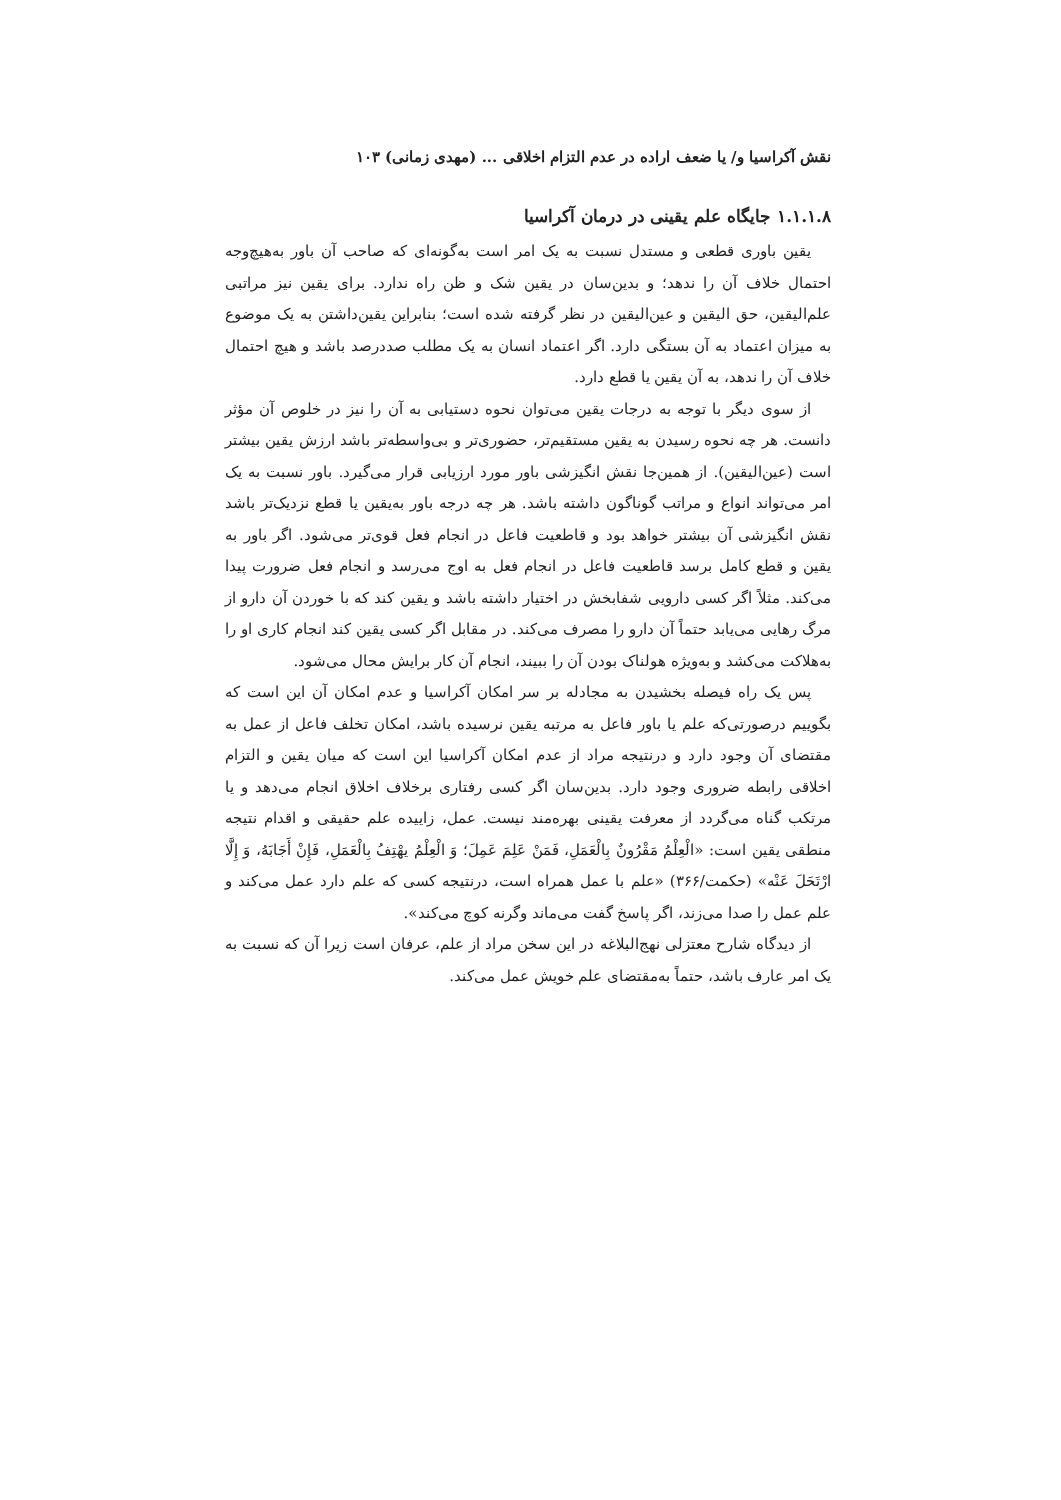نقش آکراسیا و/ یا ضعف اراده در عدم التزام اخلاقی ... (مهدی زمانی) ۱۰۳
۱.۱.۱.۸ جایگاه علم یقینی در درمان آکراسیا
یقین باوری قطعی و مستدل نسبت به یک امر است به‌گونه‌ای که صاحب آن باور به‌هیچ‌وجه احتمال خلاف آن را ندهد؛ و بدین‌سان در یقین شک و ظن راه ندارد. برای یقین نیز مراتبی علم‌الیقین، حق الیقین و عین‌الیقین در نظر گرفته شده است؛ بنابراین یقین‌داشتن به یک موضوع به میزان اعتماد به آن بستگی دارد. اگر اعتماد انسان به یک مطلب صددرصد باشد و هیچ احتمال خلاف آن را ندهد، به آن یقین یا قطع دارد.
از سوی دیگر با توجه به درجات یقین می‌توان نحوه دستیابی به آن را نیز در خلوص آن مؤثر دانست. هر چه نحوه رسیدن به یقین مستقیم‌تر، حضوری‌تر و بی‌واسطه‌تر باشد ارزش یقین بیشتر است (عین‌الیقین). از همین‌جا نقش انگیزشی باور مورد ارزیابی قرار می‌گیرد. باور نسبت به یک امر می‌تواند انواع و مراتب گوناگون داشته باشد. هر چه درجه باور به‌یقین یا قطع نزدیک‌تر باشد نقش انگیزشی آن بیشتر خواهد بود و قاطعیت فاعل در انجام فعل قوی‌تر می‌شود. اگر باور به یقین و قطع کامل برسد قاطعیت فاعل در انجام فعل به اوج می‌رسد و انجام فعل ضرورت پیدا می‌کند. مثلاً اگر کسی دارویی شفابخش در اختیار داشته باشد و یقین کند که با خوردن آن دارو از مرگ رهایی می‌یابد حتماً آن دارو را مصرف می‌کند. در مقابل اگر کسی یقین کند انجام کاری او را به‌هلاکت می‌کشد و به‌ویژه هولناک بودن آن را ببیند، انجام آن کار برایش محال می‌شود.
پس یک راه فیصله بخشیدن به مجادله بر سر امکان آکراسیا و عدم امکان آن این است که بگوییم درصورتی‌که علم یا باور فاعل به مرتبه یقین نرسیده باشد، امکان تخلف فاعل از عمل به مقتضای آن وجود دارد و درنتیجه مراد از عدم امکان آکراسیا این است که میان یقین و التزام اخلاقی رابطه ضروری وجود دارد. بدین‌سان اگر کسی رفتاری برخلاف اخلاق انجام می‌دهد و یا مرتکب گناه می‌گردد از معرفت یقینی بهره‌مند نیست. عمل، زاییده علم حقیقی و اقدام نتیجه منطقی یقین است: «الْعِلْمُ مَقْرُونٌ بِالْعَمَلِ، فَمَنْ عَلِمَ عَمِلَ؛ وَ الْعِلْمُ یهْتِفُ بِالْعَمَلِ، فَإِنْ أَجَابَهُ، وَ إِلَّا ارْتَحَلَ عَنْه» (حکمت/۳۶۶) «علم با عمل همراه است، درنتیجه کسی که علم دارد عمل می‌کند و علم عمل را صدا می‌زند، اگر پاسخ گفت می‌ماند وگرنه کوچ می‌کند».
از دیدگاه شارح معتزلی نهج‌البلاغه در این سخن مراد از علم، عرفان است زیرا آن که نسبت به یک امر عارف باشد، حتماً به‌مقتضای علم خویش عمل می‌کند.